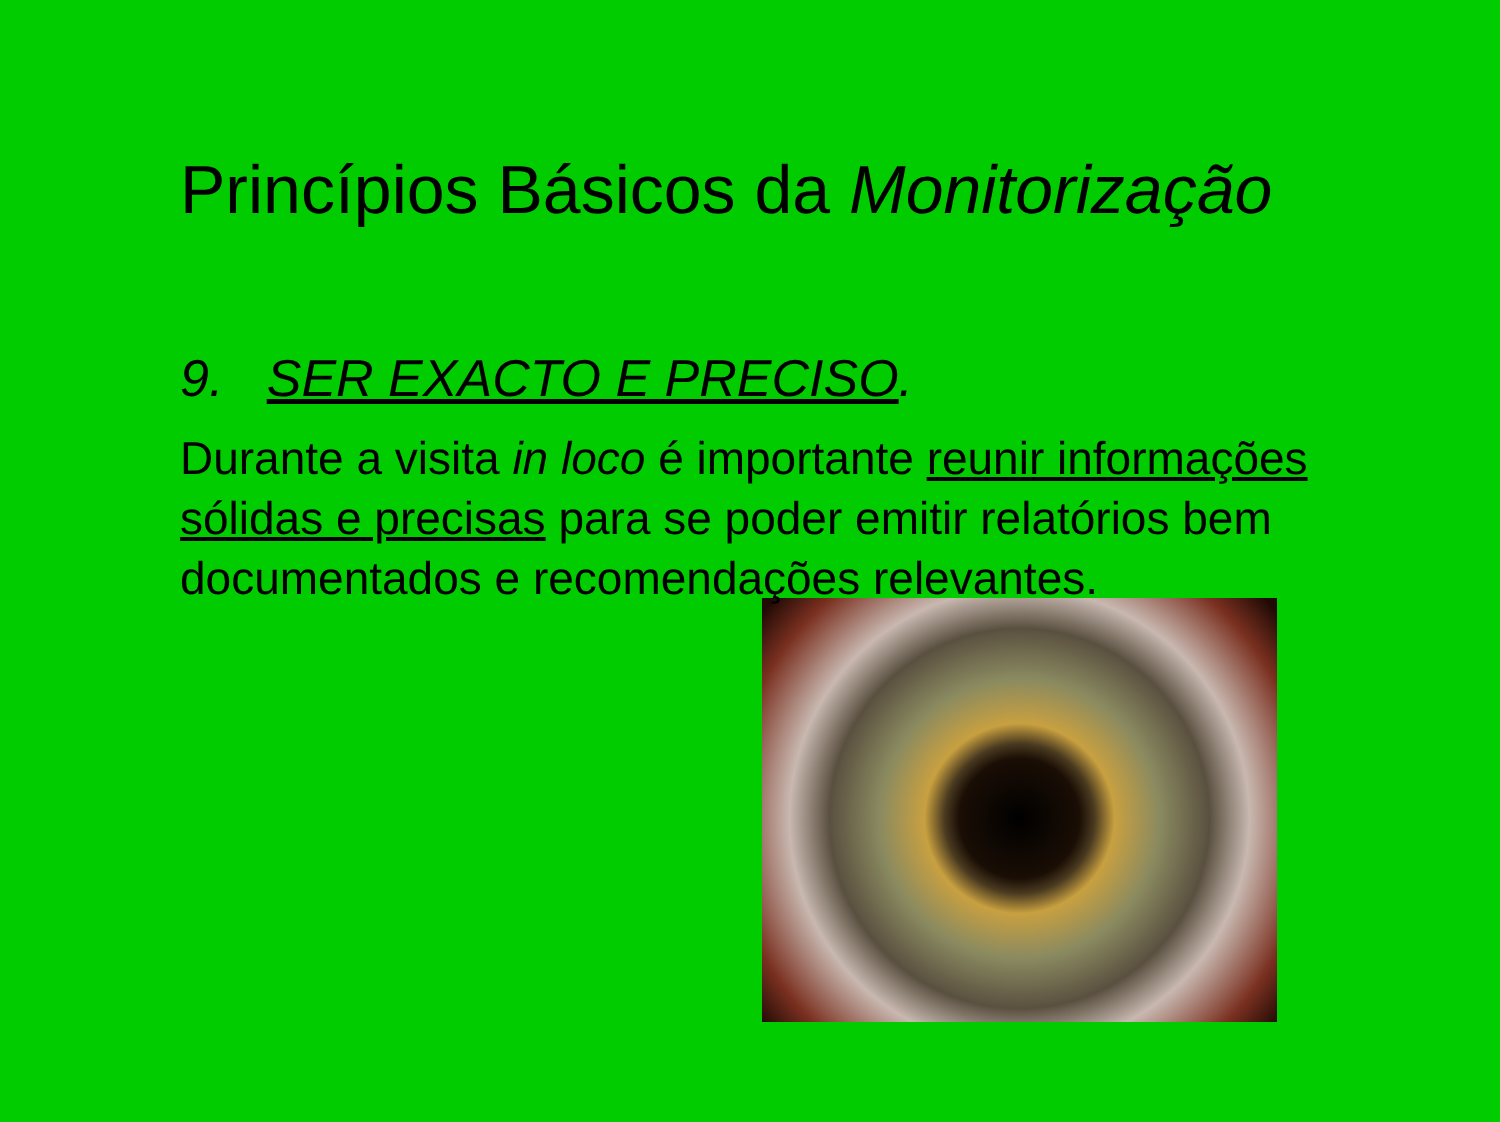Princípios Básicos da Monitorização
9. SER EXACTO E PRECISO.
Durante a visita in loco é importante reunir informações sólidas e precisas para se poder emitir relatórios bem documentados e recomendações relevantes.